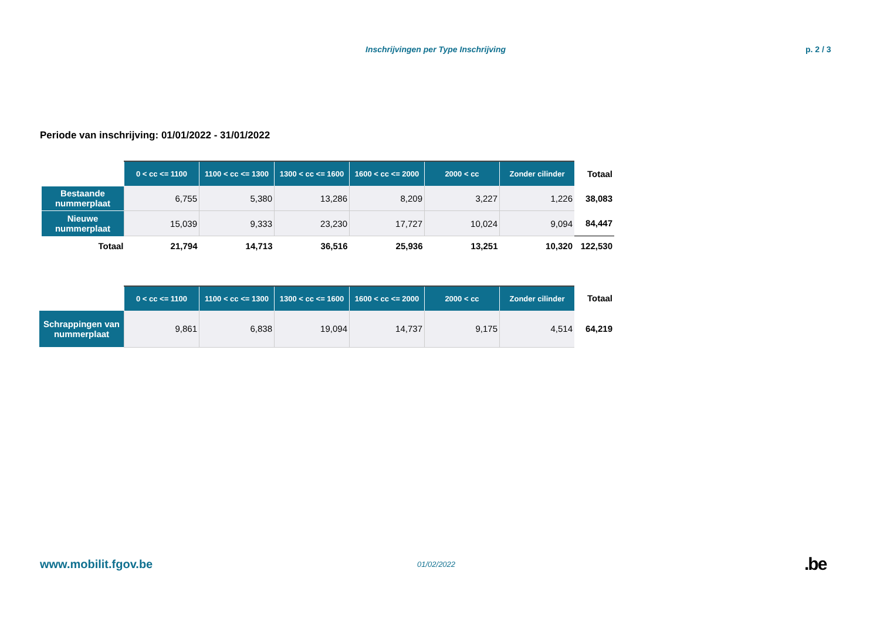Inschrijvingen per Type Inschrijving p. 2 / 3
Periode van inschrijving: 01/01/2022 - 31/01/2022
| | 0 < cc <= 1100 | 1100 < cc <= 1300 | 1300 < cc <= 1600 | 1600 < cc <= 2000 | 2000 < cc | Zonder cilinder | Totaal |
| --- | --- | --- | --- | --- | --- | --- | --- |
| Bestaande nummerplaat | 6,755 | 5,380 | 13,286 | 8,209 | 3,227 | 1,226 | 38,083 |
| Nieuwe nummerplaat | 15,039 | 9,333 | 23,230 | 17,727 | 10,024 | 9,094 | 84,447 |
| Totaal | 21,794 | 14,713 | 36,516 | 25,936 | 13,251 | 10,320 | 122,530 |
| | 0 < cc <= 1100 | 1100 < cc <= 1300 | 1300 < cc <= 1600 | 1600 < cc <= 2000 | 2000 < cc | Zonder cilinder | Totaal |
| --- | --- | --- | --- | --- | --- | --- | --- |
| Schrappingen van nummerplaat | 9,861 | 6,838 | 19,094 | 14,737 | 9,175 | 4,514 | 64,219 |
www.mobilit.fgov.be 01/02/2022.be